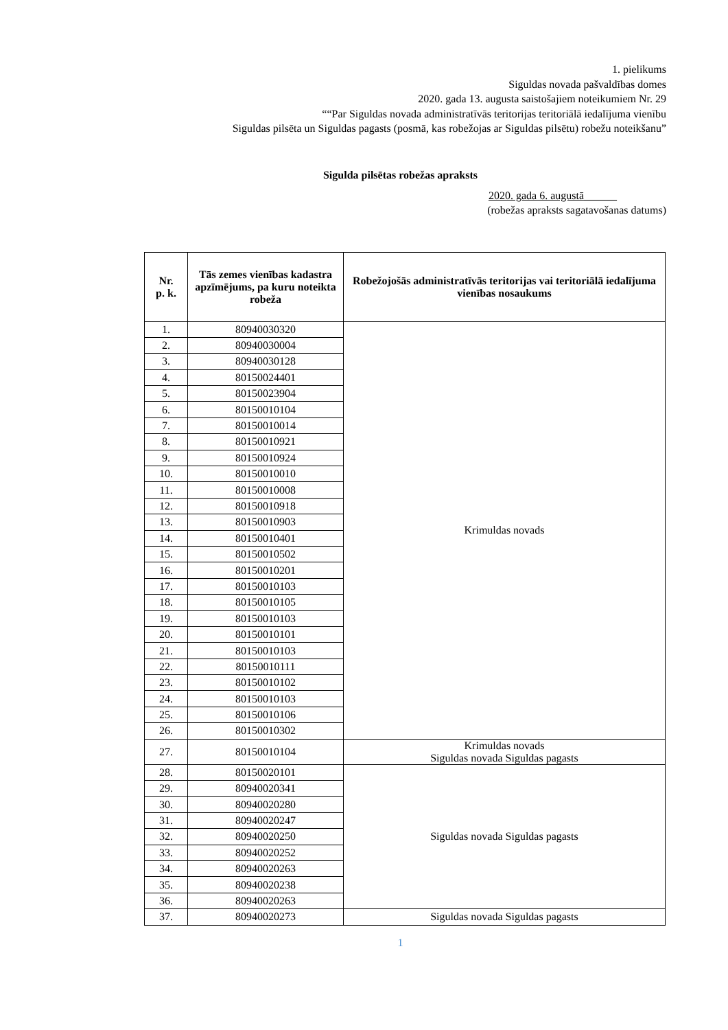1. pielikums
Siguldas novada pašvaldības domes
2020. gada 13. augusta saistošajiem noteikumiem Nr. 29
““Par Siguldas novada administratīvās teritorijas teritoriālā iedalījuma vienību
Siguldas pilsēta un Siguldas pagasts (posmā, kas robežojas ar Siguldas pilsētu) robežu noteikšanu”
Sigulda pilsētas robežas apraksts
2020. gada 6. augustā______
(robežas apraksts sagatavošanas datums)
| Nr. p. k. | Tās zemes vienības kadastra apzīmējums, pa kuru noteikta robeža | Robežojošās administratīvās teritorijas vai teritoriālā iedalījuma vienības nosaukums |
| --- | --- | --- |
| 1. | 80940030320 | Krimuldas novads |
| 2. | 80940030004 | |
| 3. | 80940030128 | |
| 4. | 80150024401 | |
| 5. | 80150023904 | |
| 6. | 80150010104 | |
| 7. | 80150010014 | |
| 8. | 80150010921 | |
| 9. | 80150010924 | |
| 10. | 80150010010 | |
| 11. | 80150010008 | |
| 12. | 80150010918 | |
| 13. | 80150010903 | |
| 14. | 80150010401 | |
| 15. | 80150010502 | |
| 16. | 80150010201 | |
| 17. | 80150010103 | |
| 18. | 80150010105 | |
| 19. | 80150010103 | |
| 20. | 80150010101 | |
| 21. | 80150010103 | |
| 22. | 80150010111 | |
| 23. | 80150010102 | |
| 24. | 80150010103 | |
| 25. | 80150010106 | |
| 26. | 80150010302 | |
| 27. | 80150010104 | Krimuldas novads Siguldas novada Siguldas pagasts |
| 28. | 80150020101 | Siguldas novada Siguldas pagasts |
| 29. | 80940020341 | |
| 30. | 80940020280 | |
| 31. | 80940020247 | |
| 32. | 80940020250 | |
| 33. | 80940020252 | |
| 34. | 80940020263 | |
| 35. | 80940020238 | |
| 36. | 80940020263 | |
| 37. | 80940020273 | Siguldas novada Siguldas pagasts |
1